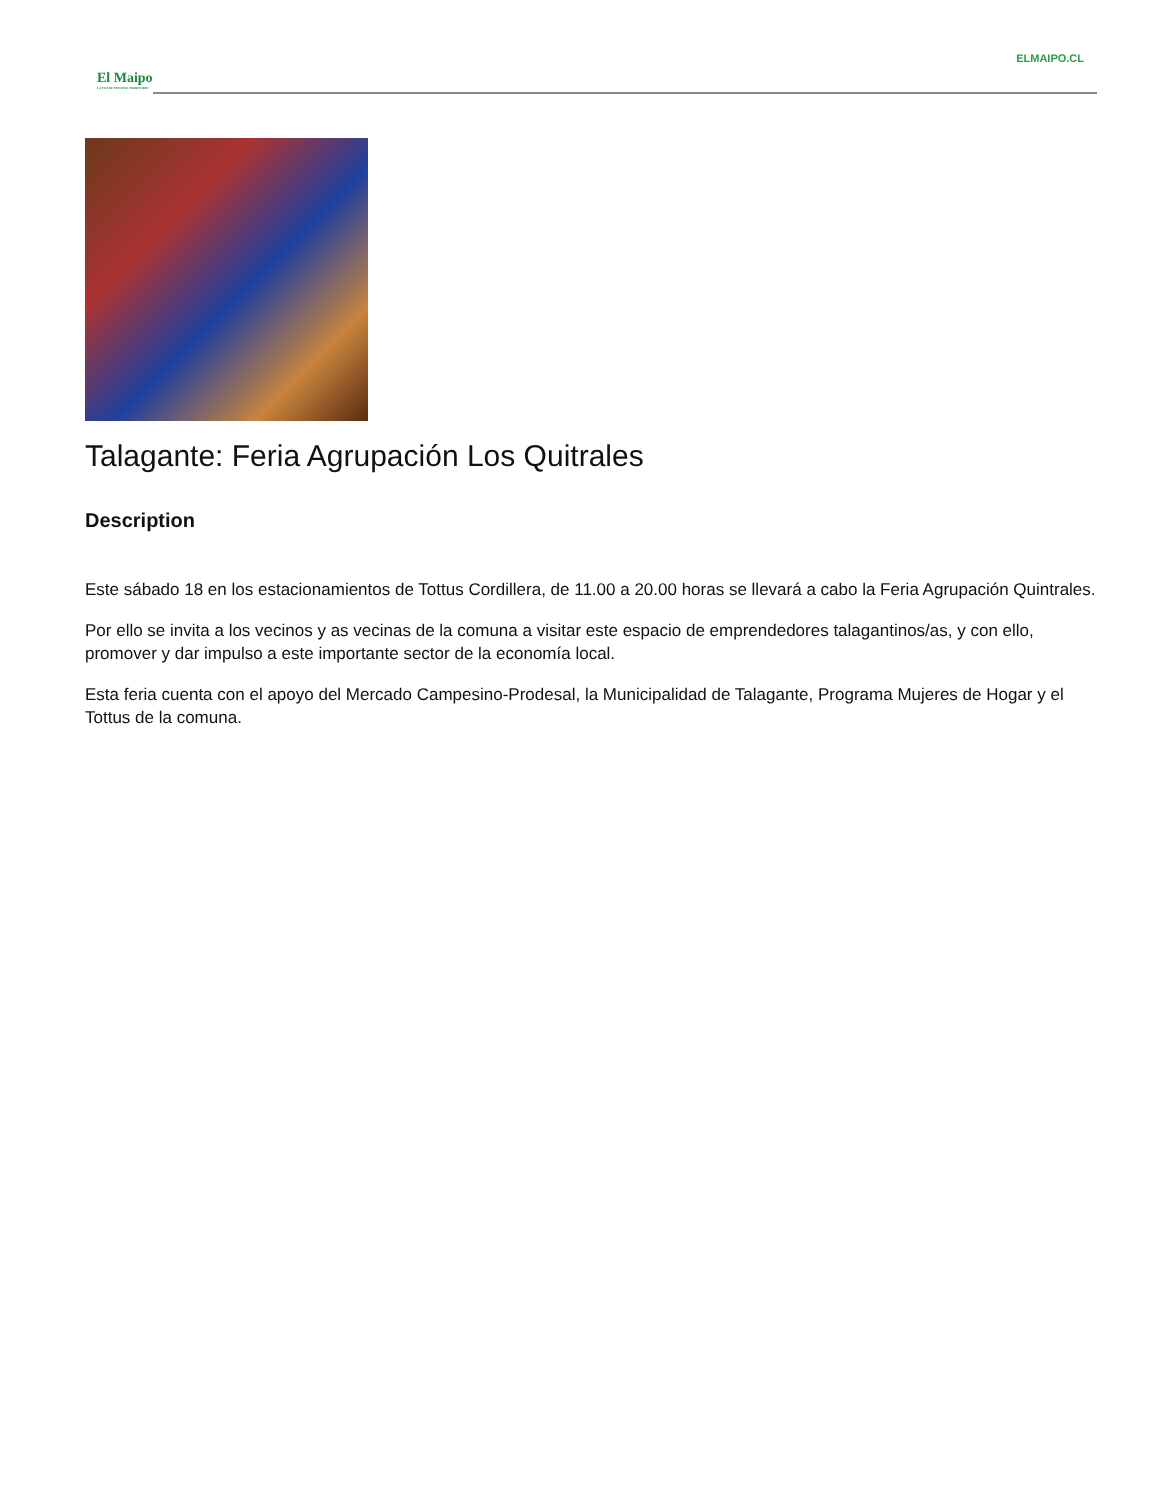ELMAIPO.CL
El Maipo
LA VOZ DE NUESTRO TERRITORIO
Talagante: Feria Agrupación Los Quitrales
Description
Este sábado 18 en los estacionamientos de Tottus Cordillera, de 11.00 a 20.00 horas se llevará a cabo la Feria Agrupación Quintrales.
Por ello se invita a los vecinos y as vecinas de la comuna a visitar este espacio de emprendedores talagantinos/as, y con ello, promover y dar impulso a este importante sector de la economía local.
Esta feria cuenta con el apoyo del Mercado Campesino-Prodesal, la Municipalidad de Talagante, Programa Mujeres de Hogar y el Tottus de la comuna.